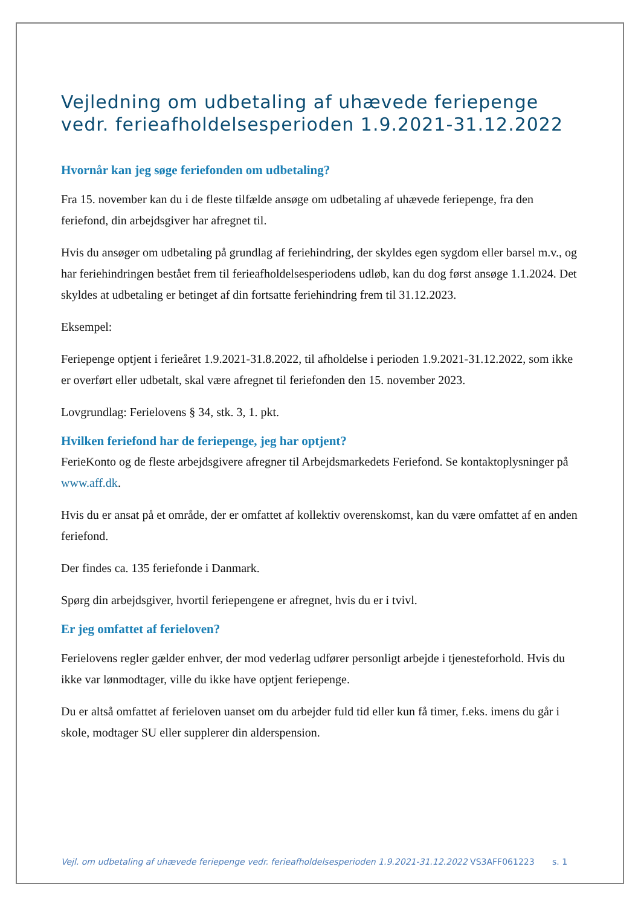Vejledning om udbetaling af uhævede feriepenge vedr. ferieafholdelsesperioden 1.9.2021-31.12.2022
Hvornår kan jeg søge feriefonden om udbetaling?
Fra 15. november kan du i de fleste tilfælde ansøge om udbetaling af uhævede feriepenge, fra den feriefond, din arbejdsgiver har afregnet til.
Hvis du ansøger om udbetaling på grundlag af feriehindring, der skyldes egen sygdom eller barsel m.v., og har feriehindringen bestået frem til ferieafholdelsesperiodens udløb, kan du dog først ansøge 1.1.2024. Det skyldes at udbetaling er betinget af din fortsatte feriehindring frem til 31.12.2023.
Eksempel:
Feriepenge optjent i ferieåret 1.9.2021-31.8.2022, til afholdelse i perioden 1.9.2021-31.12.2022, som ikke er overført eller udbetalt, skal være afregnet til feriefonden den 15. november 2023.
Lovgrundlag: Ferielovens § 34, stk. 3, 1. pkt.
Hvilken feriefond har de feriepenge, jeg har optjent?
FerieKonto og de fleste arbejdsgivere afregner til Arbejdsmarkedets Feriefond. Se kontaktoplysninger på www.aff.dk.
Hvis du er ansat på et område, der er omfattet af kollektiv overenskomst, kan du være omfattet af en anden feriefond.
Der findes ca. 135 feriefonde i Danmark.
Spørg din arbejdsgiver, hvortil feriepengene er afregnet, hvis du er i tvivl.
Er jeg omfattet af ferieloven?
Ferielovens regler gælder enhver, der mod vederlag udfører personligt arbejde i tjenesteforhold. Hvis du ikke var lønmodtager, ville du ikke have optjent feriepenge.
Du er altså omfattet af ferieloven uanset om du arbejder fuld tid eller kun få timer, f.eks. imens du går i skole, modtager SU eller supplerer din alderspension.
Vejl. om udbetaling af uhævede feriepenge vedr. ferieafholdelsesperioden 1.9.2021-31.12.2022 VS3AFF061223 s. 1